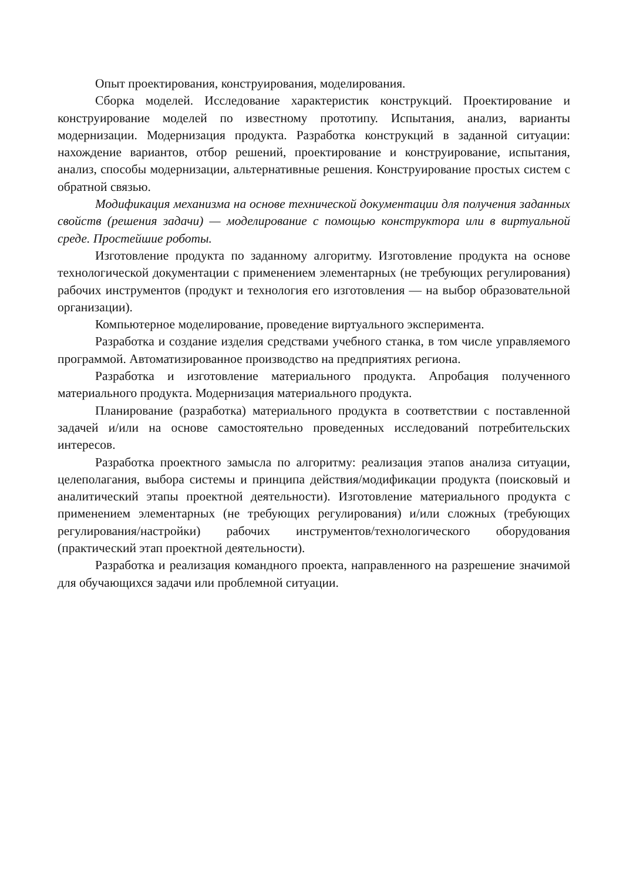Опыт проектирования, конструирования, моделирования.
Сборка моделей. Исследование характеристик конструкций. Проектирование и конструирование моделей по известному прототипу. Испытания, анализ, варианты модернизации. Модернизация продукта. Разработка конструкций в заданной ситуации: нахождение вариантов, отбор решений, проектирование и конструирование, испытания, анализ, способы модернизации, альтернативные решения. Конструирование простых систем с обратной связью.
Модификация механизма на основе технической документации для получения заданных свойств (решения задачи) — моделирование с помощью конструктора или в виртуальной среде. Простейшие роботы.
Изготовление продукта по заданному алгоритму. Изготовление продукта на основе технологической документации с применением элементарных (не требующих регулирования) рабочих инструментов (продукт и технология его изготовления — на выбор образовательной организации).
Компьютерное моделирование, проведение виртуального эксперимента.
Разработка и создание изделия средствами учебного станка, в том числе управляемого программой. Автоматизированное производство на предприятиях региона.
Разработка и изготовление материального продукта. Апробация полученного материального продукта. Модернизация материального продукта.
Планирование (разработка) материального продукта в соответствии с поставленной задачей и/или на основе самостоятельно проведенных исследований потребительских интересов.
Разработка проектного замысла по алгоритму: реализация этапов анализа ситуации, целеполагания, выбора системы и принципа действия/модификации продукта (поисковый и аналитический этапы проектной деятельности). Изготовление материального продукта с применением элементарных (не требующих регулирования) и/или сложных (требующих регулирования/настройки) рабочих инструментов/технологического оборудования (практический этап проектной деятельности).
Разработка и реализация командного проекта, направленного на разрешение значимой для обучающихся задачи или проблемной ситуации.